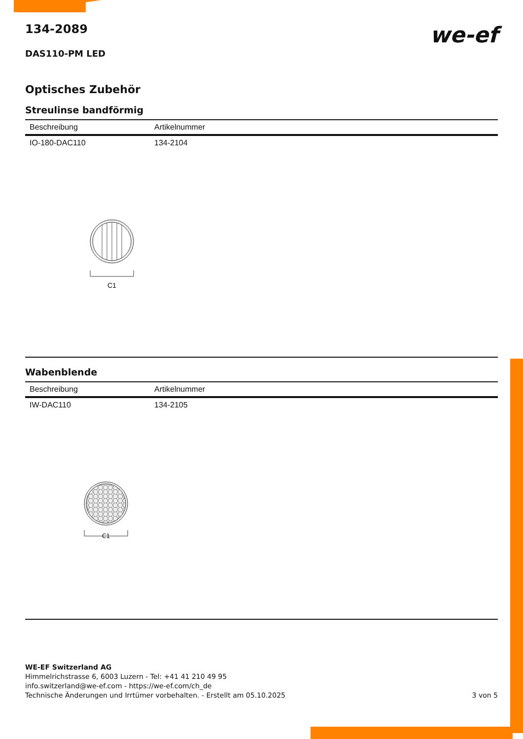134-2089
we-ef
DAS110-PM LED
Optisches Zubehör
Streulinse bandförmig
| Beschreibung | Artikelnummer |
| --- | --- |
| IO-180-DAC110 | 134-2104 |
C1
Wabenblende
| Beschreibung | Artikelnummer |
| --- | --- |
| IW-DAC110 | 134-2105 |
C1
WE-EF Switzerland AG
Himmelrichstrasse 6, 6003 Luzern - Tel: +41 41 210 49 95
info.switzerland@we-ef.com - https://we-ef.com/ch_de
Technische Änderungen und Irrtümer vorbehalten. - Erstellt am 05.10.2025 3 von 5